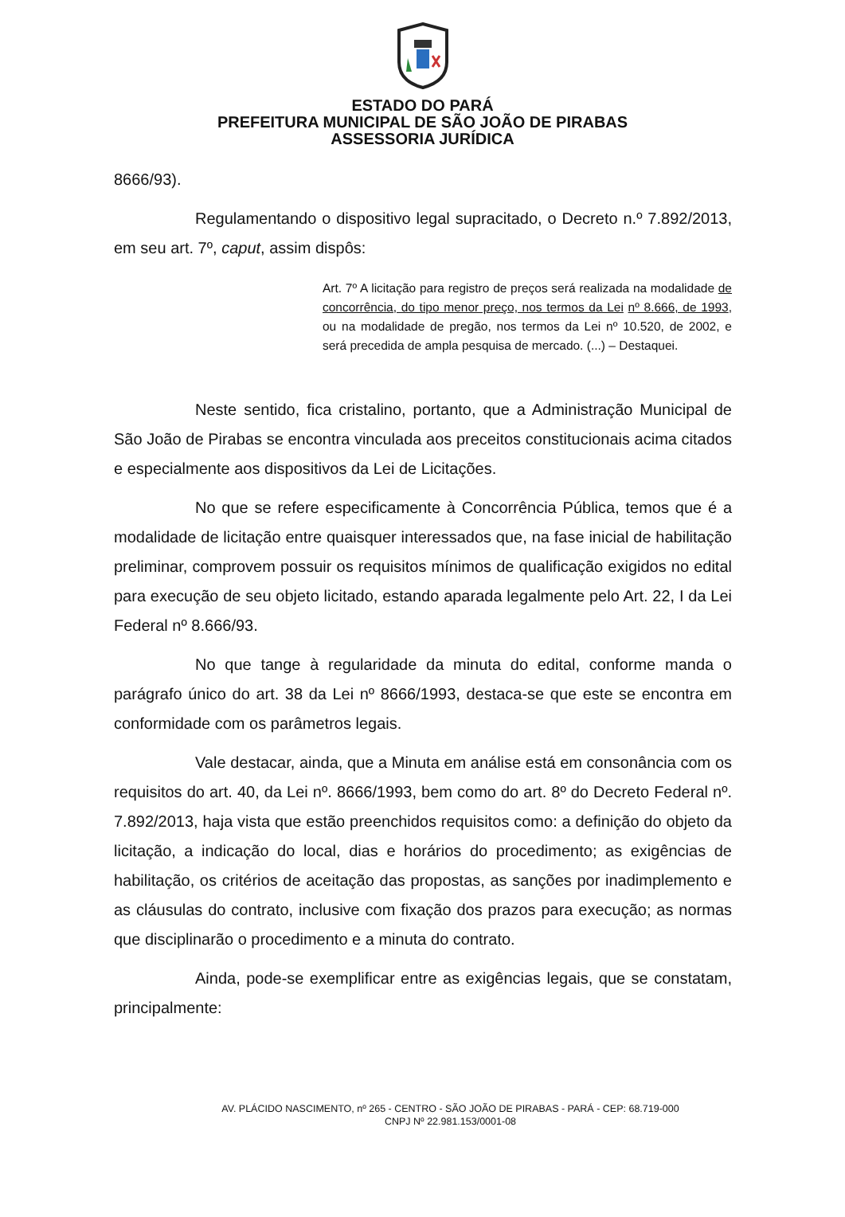ESTADO DO PARÁ
PREFEITURA MUNICIPAL DE SÃO JOÃO DE PIRABAS
ASSESSORIA JURÍDICA
8666/93).
Regulamentando o dispositivo legal supracitado, o Decreto n.º 7.892/2013, em seu art. 7º, caput, assim dispôs:
Art. 7º A licitação para registro de preços será realizada na modalidade de concorrência, do tipo menor preço, nos termos da Lei nº 8.666, de 1993, ou na modalidade de pregão, nos termos da Lei nº 10.520, de 2002, e será precedida de ampla pesquisa de mercado. (...) – Destaquei.
Neste sentido, fica cristalino, portanto, que a Administração Municipal de São João de Pirabas se encontra vinculada aos preceitos constitucionais acima citados e especialmente aos dispositivos da Lei de Licitações.
No que se refere especificamente à Concorrência Pública, temos que é a modalidade de licitação entre quaisquer interessados que, na fase inicial de habilitação preliminar, comprovem possuir os requisitos mínimos de qualificação exigidos no edital para execução de seu objeto licitado, estando aparada legalmente pelo Art. 22, I da Lei Federal nº 8.666/93.
No que tange à regularidade da minuta do edital, conforme manda o parágrafo único do art. 38 da Lei nº 8666/1993, destaca-se que este se encontra em conformidade com os parâmetros legais.
Vale destacar, ainda, que a Minuta em análise está em consonância com os requisitos do art. 40, da Lei nº. 8666/1993, bem como do art. 8º do Decreto Federal nº. 7.892/2013, haja vista que estão preenchidos requisitos como: a definição do objeto da licitação, a indicação do local, dias e horários do procedimento; as exigências de habilitação, os critérios de aceitação das propostas, as sanções por inadimplemento e as cláusulas do contrato, inclusive com fixação dos prazos para execução; as normas que disciplinarão o procedimento e a minuta do contrato.
Ainda, pode-se exemplificar entre as exigências legais, que se constatam, principalmente:
AV. PLÁCIDO NASCIMENTO, nº 265 - CENTRO - SÃO JOÃO DE PIRABAS - PARÁ - CEP: 68.719-000
CNPJ Nº 22.981.153/0001-08